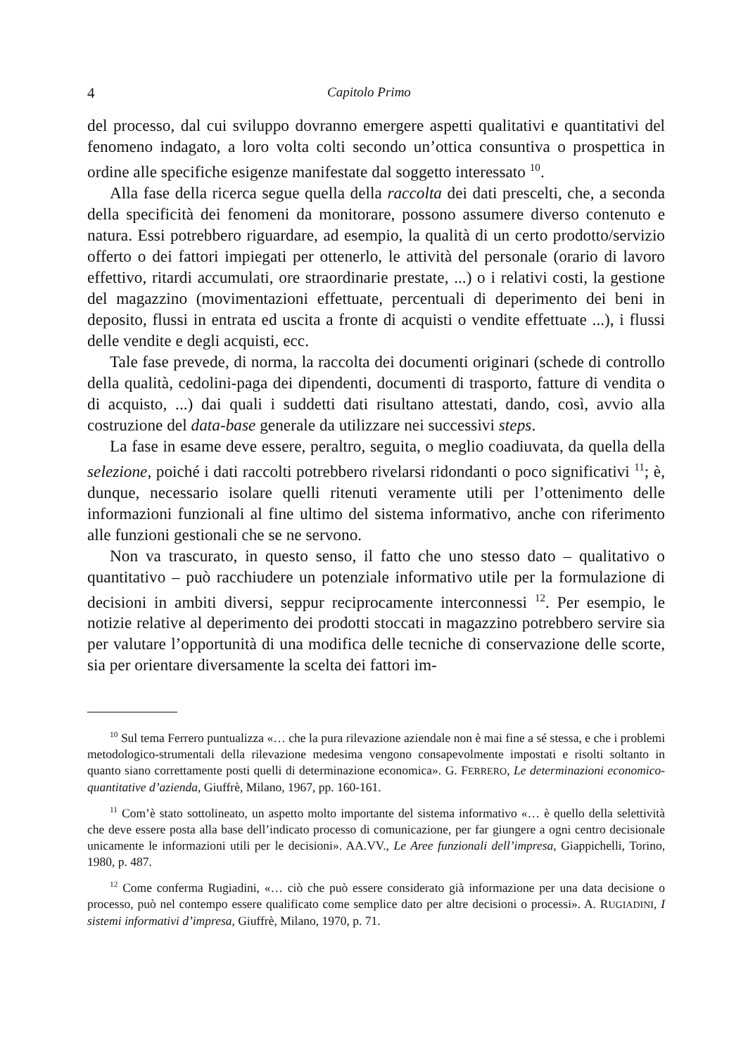4 Capitolo Primo
del processo, dal cui sviluppo dovranno emergere aspetti qualitativi e quantitativi del fenomeno indagato, a loro volta colti secondo un’ottica consuntiva o prospettica in ordine alle specifiche esigenze manifestate dal soggetto interessato <sup>10</sup>.
Alla fase della ricerca segue quella della raccolta dei dati prescelti, che, a seconda della specificità dei fenomeni da monitorare, possono assumere diverso contenuto e natura. Essi potrebbero riguardare, ad esempio, la qualità di un certo prodotto/servizio offerto o dei fattori impiegati per ottenerlo, le attività del personale (orario di lavoro effettivo, ritardi accumulati, ore straordinarie prestate, ...) o i relativi costi, la gestione del magazzino (movimentazioni effettuate, percentuali di deperimento dei beni in deposito, flussi in entrata ed uscita a fronte di acquisti o vendite effettuate ...), i flussi delle vendite e degli acquisti, ecc.
Tale fase prevede, di norma, la raccolta dei documenti originari (schede di controllo della qualità, cedolini-paga dei dipendenti, documenti di trasporto, fatture di vendita o di acquisto, ...) dai quali i suddetti dati risultano attestati, dando, così, avvio alla costruzione del data-base generale da utilizzare nei successivi steps.
La fase in esame deve essere, peraltro, seguita, o meglio coadiuvata, da quella della selezione, poiché i dati raccolti potrebbero rivelarsi ridondanti o poco significativi <sup>11</sup>; è, dunque, necessario isolare quelli ritenuti veramente utili per l’ottenimento delle informazioni funzionali al fine ultimo del sistema informativo, anche con riferimento alle funzioni gestionali che se ne servono.
Non va trascurato, in questo senso, il fatto che uno stesso dato – qualitativo o quantitativo – può racchiudere un potenziale informativo utile per la formulazione di decisioni in ambiti diversi, seppur reciprocamente interconnessi <sup>12</sup>. Per esempio, le notizie relative al deperimento dei prodotti stoccati in magazzino potrebbero servire sia per valutare l’opportunità di una modifica delle tecniche di conservazione delle scorte, sia per orientare diversamente la scelta dei fattori im-
<sup>10</sup> Sul tema Ferrero puntualizza «… che la pura rilevazione aziendale non è mai fine a sé stessa, e che i problemi metodologico-strumentali della rilevazione medesima vengono consapevolmente impostati e risolti soltanto in quanto siano correttamente posti quelli di determinazione economica». G. FERRERO, Le determinazioni economico-quantitative d’azienda, Giuffrè, Milano, 1967, pp. 160-161.
<sup>11</sup> Com’è stato sottolineato, un aspetto molto importante del sistema informativo «… è quello della selettività che deve essere posta alla base dell’indicato processo di comunicazione, per far giungere a ogni centro decisionale unicamente le informazioni utili per le decisioni». AA.VV., Le Aree funzionali dell’impresa, Giappichelli, Torino, 1980, p. 487.
<sup>12</sup> Come conferma Rugiadini, «… ciò che può essere considerato già informazione per una data decisione o processo, può nel contempo essere qualificato come semplice dato per altre decisioni o processi». A. RUGIADINI, I sistemi informativi d’impresa, Giuffrè, Milano, 1970, p. 71.